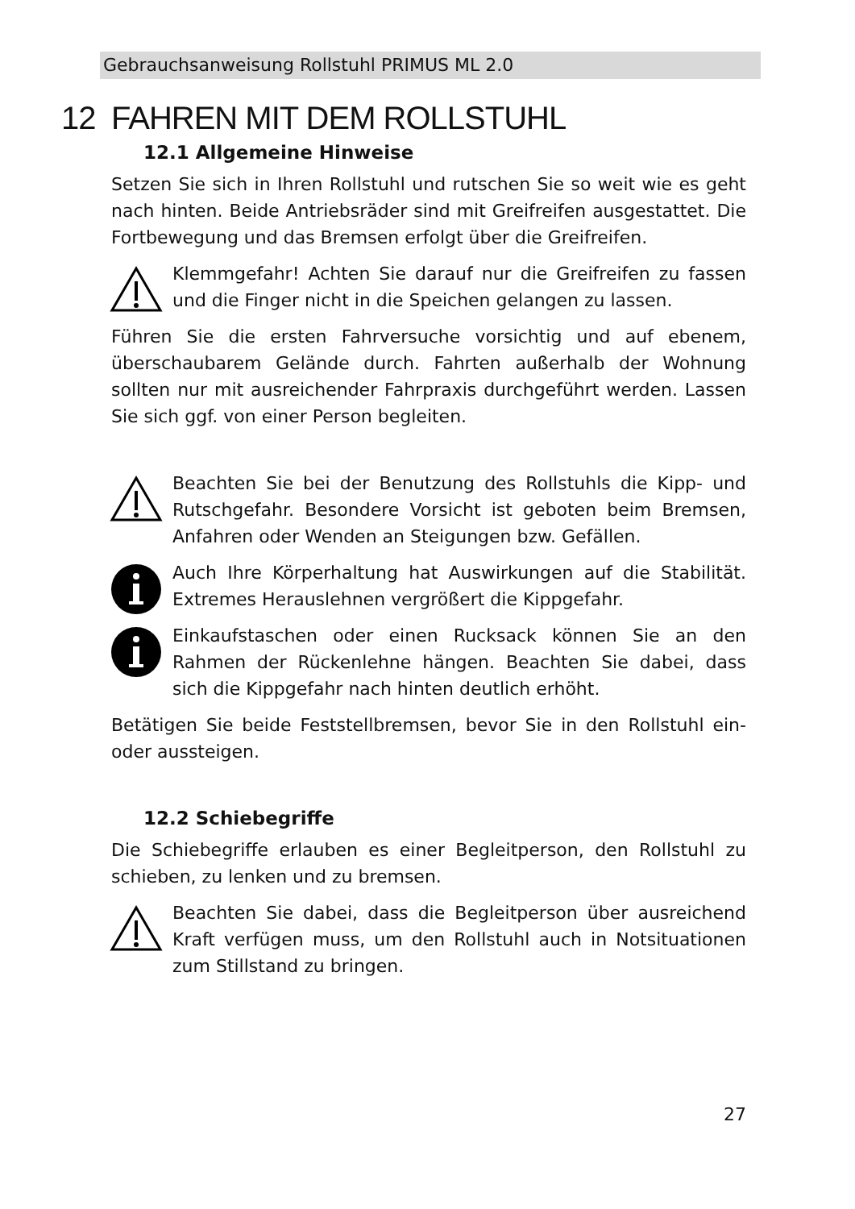Gebrauchsanweisung Rollstuhl PRIMUS ML 2.0
12 FAHREN MIT DEM ROLLSTUHL
12.1 Allgemeine Hinweise
Setzen Sie sich in Ihren Rollstuhl und rutschen Sie so weit wie es geht nach hinten. Beide Antriebsräder sind mit Greifreifen ausgestattet. Die Fortbewegung und das Bremsen erfolgt über die Greifreifen.
Klemmgefahr! Achten Sie darauf nur die Greifreifen zu fassen und die Finger nicht in die Speichen gelangen zu lassen.
Führen Sie die ersten Fahrversuche vorsichtig und auf ebenem, überschaubarem Gelände durch. Fahrten außerhalb der Wohnung sollten nur mit ausreichender Fahrpraxis durchgeführt werden. Lassen Sie sich ggf. von einer Person begleiten.
Beachten Sie bei der Benutzung des Rollstuhls die Kipp- und Rutschgefahr. Besondere Vorsicht ist geboten beim Bremsen, Anfahren oder Wenden an Steigungen bzw. Gefällen.
Auch Ihre Körperhaltung hat Auswirkungen auf die Stabilität. Extremes Herauslehnen vergrößert die Kippgefahr.
Einkaufstaschen oder einen Rucksack können Sie an den Rahmen der Rückenlehne hängen. Beachten Sie dabei, dass sich die Kippgefahr nach hinten deutlich erhöht.
Betätigen Sie beide Feststellbremsen, bevor Sie in den Rollstuhl ein- oder aussteigen.
12.2 Schiebegriffe
Die Schiebegriffe erlauben es einer Begleitperson, den Rollstuhl zu schieben, zu lenken und zu bremsen.
Beachten Sie dabei, dass die Begleitperson über ausreichend Kraft verfügen muss, um den Rollstuhl auch in Notsituationen zum Stillstand zu bringen.
27